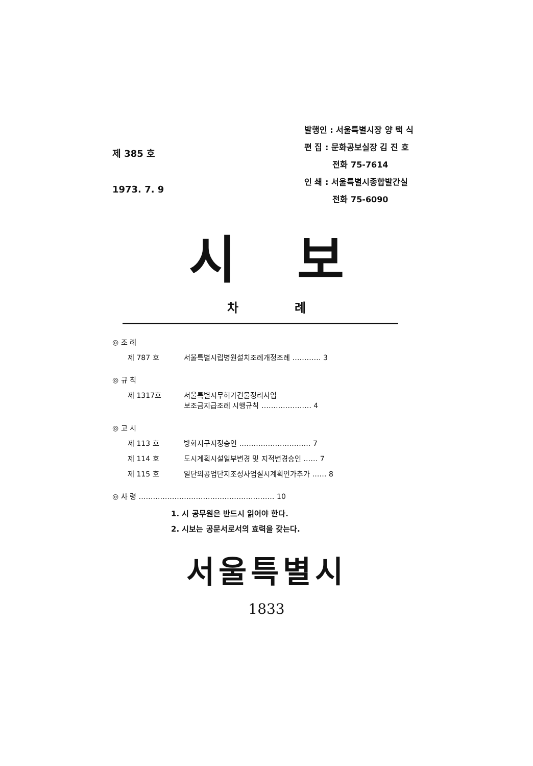제 385 호
1973. 7. 9
발행인 : 서울특별시장 양 택 식
편 집 : 문화공보실장 김 진 호
전화 75-7614
인 쇄 : 서울특별시종합발간실
전화 75-6090
시보
차례
◎ 조 례
제 787 호 서울특별시립병원설치조례개정조례 ………… 3
◎ 규 칙
제 1317호 서울특별시무허가건물정리사업
보조금지급조례 시행규칙 ………………… 4
◎ 고 시
제 113 호 방화지구지정승인 ………………………… 7
제 114 호 도시계획시설일부변경 및 지적변경승인 …… 7
제 115 호 일단의공업단지조성사업실시계획인가추가 …… 8
◎ 사 령 ………………………………………………… 10
1. 시 공무원은 반드시 읽어야 한다.
2. 시보는 공문서로서의 효력을 갖는다.
서울특별시
1833